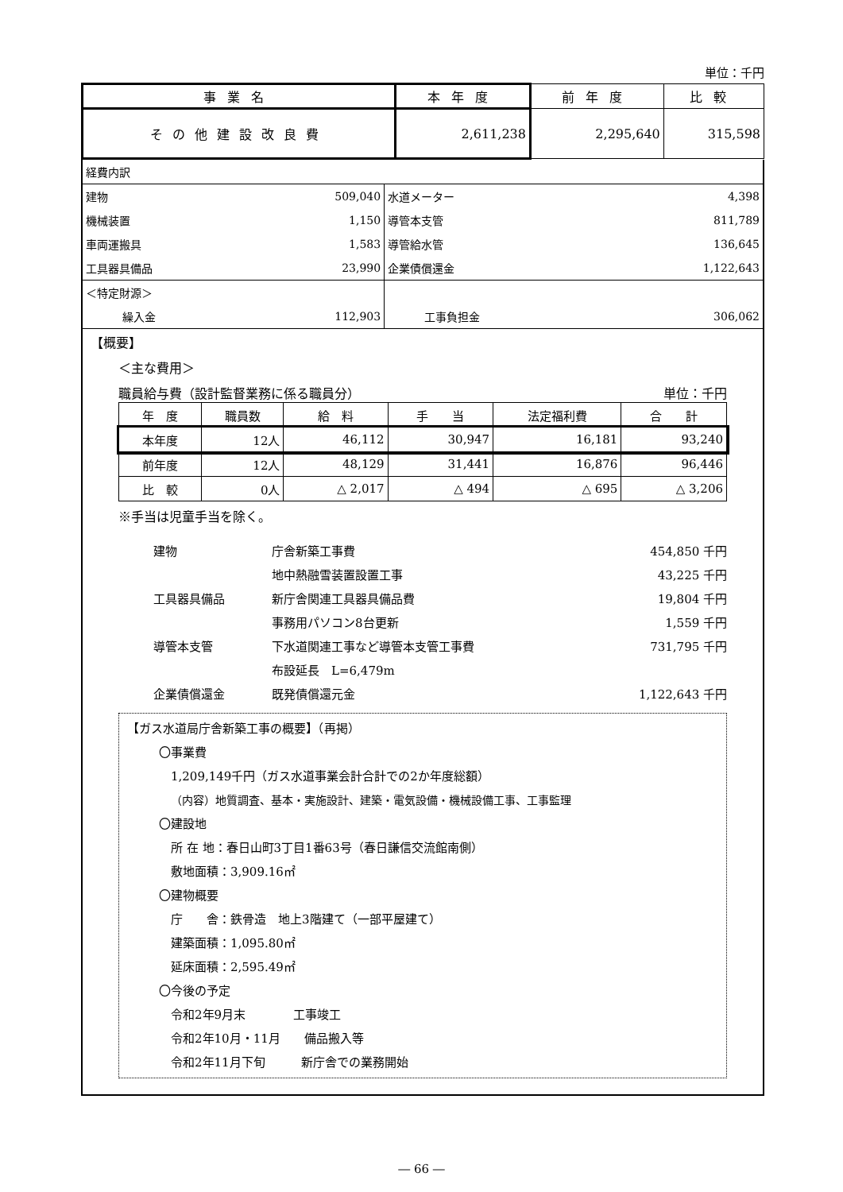単位：千円
| 事業名 | 本年度 | 前年度 | 比較 |
| --- | --- | --- | --- |
| その他建設改良費 | 2,611,238 | 2,295,640 | 315,598 |
| 経費内訳 | | | |
| 建物 | 509,040 | 水道メーター | 4,398 |
| 機械装置 | 1,150 | 導管本支管 | 811,789 |
| 車両運搬具 | 1,583 | 導管給水管 | 136,645 |
| 工具器具備品 | 23,990 | 企業債償還金 | 1,122,643 |
| ＜特定財源＞ | | | |
| 繰入金 | 112,903 | 工事負担金 | 306,062 |
【概要】
＜主な費用＞
職員給与費（設計監督業務に係る職員分） 単位：千円
| 年 度 | 職員数 | 給 料 | 手 当 | 法定福利費 | 合 計 |
| --- | --- | --- | --- | --- | --- |
| 本年度 | 12人 | 46,112 | 30,947 | 16,181 | 93,240 |
| 前年度 | 12人 | 48,129 | 31,441 | 16,876 | 96,446 |
| 比 較 | 0人 | △ 2,017 | △ 494 | △ 695 | △ 3,206 |
※手当は児童手当を除く。
| 建物 | 庁舎新築工事費 | 454,850 千円 |
| | 地中熱融雪装置設置工事 | 43,225 千円 |
| 工具器具備品 | 新庁舎関連工具器具備品費 | 19,804 千円 |
| | 事務用パソコン8台更新 | 1,559 千円 |
| 導管本支管 | 下水道関連工事など導管本支管工事費 | 731,795 千円 |
| | 布設延長 L=6,479m | |
| 企業債償還金 | 既発債償還元金 | 1,122,643 千円 |
【ガス水道局庁舎新築工事の概要】（再掲）
〇事業費
1,209,149千円（ガス水道事業会計合計での2か年度総額）
（内容）地質調査、基本・実施設計、建築・電気設備・機械設備工事、工事監理
〇建設地
所 在 地：春日山町3丁目1番63号（春日謙信交流館南側）
敷地面積：3,909.16㎡
〇建物概要
庁　　舎：鉄骨造　地上3階建て（一部平屋建て）
建築面積：1,095.80㎡
延床面積：2,595.49㎡
〇今後の予定
令和2年9月末　　　　工事竣工
令和2年10月・11月　　備品搬入等
令和2年11月下旬　　　新庁舎での業務開始
― 66 ―